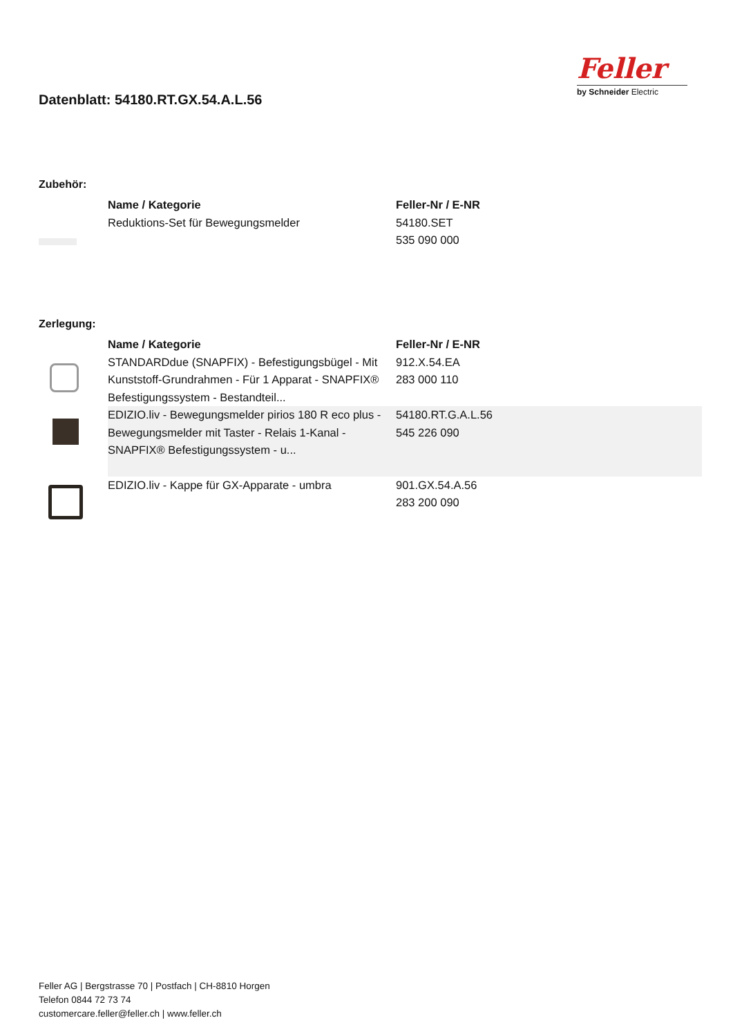Datenblatt: 54180.RT.GX.54.A.L.56
Feller
by Schneider Electric
Zubehör:
| | Name / Kategorie | Feller-Nr / E-NR |
| --- | --- | --- |
| | Reduktions-Set für Bewegungsmelder | 54180.SET 535 090 000 |
Zerlegung:
| | Name / Kategorie | Feller-Nr / E-NR |
| --- | --- | --- |
| | STANDARDdue (SNAPFIX) - Befestigungsbügel - Mit Kunststoff-Grundrahmen - Für 1 Apparat - SNAPFIX® Befestigungssystem - Bestandteil... | 912.X.54.EA 283 000 110 |
| | EDIZIO.liv - Bewegungsmelder pirios 180 R eco plus - Bewegungsmelder mit Taster - Relais 1-Kanal - SNAPFIX® Befestigungssystem - u... | 54180.RT.G.A.L.56 545 226 090 |
| | EDIZIO.liv - Kappe für GX-Apparate - umbra | 901.GX.54.A.56 283 200 090 |
Feller AG | Bergstrasse 70 | Postfach | CH-8810 Horgen
Telefon 0844 72 73 74
customercare.feller@feller.ch | www.feller.ch